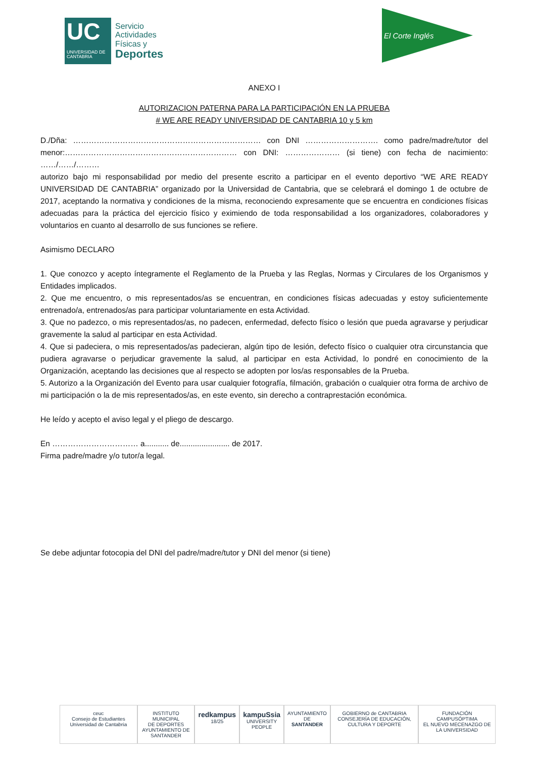UC
UNIVERSIDAD DE CANTABRIA
Servicio
Actividades
Físicas y
Deportes
El Corte Inglés
ANEXO I
AUTORIZACION PATERNA PARA LA PARTICIPACIÓN EN LA PRUEBA
# WE ARE READY UNIVERSIDAD DE CANTABRIA 10 y 5 km
D./Dña: ……………………………………………………………… con DNI ………………………. como padre/madre/tutor del menor:………………………………………………………… con DNI: ………………… (si tiene) con fecha de nacimiento: ……/……/………
autorizo bajo mi responsabilidad por medio del presente escrito a participar en el evento deportivo “WE ARE READY UNIVERSIDAD DE CANTABRIA” organizado por la Universidad de Cantabria, que se celebrará el domingo 1 de octubre de 2017, aceptando la normativa y condiciones de la misma, reconociendo expresamente que se encuentra en condiciones físicas adecuadas para la práctica del ejercicio físico y eximiendo de toda responsabilidad a los organizadores, colaboradores y voluntarios en cuanto al desarrollo de sus funciones se refiere.
Asimismo DECLARO
1. Que conozco y acepto íntegramente el Reglamento de la Prueba y las Reglas, Normas y Circulares de los Organismos y Entidades implicados.
2. Que me encuentro, o mis representados/as se encuentran, en condiciones físicas adecuadas y estoy suficientemente entrenado/a, entrenados/as para participar voluntariamente en esta Actividad.
3. Que no padezco, o mis representados/as, no padecen, enfermedad, defecto físico o lesión que pueda agravarse y perjudicar gravemente la salud al participar en esta Actividad.
4. Que si padeciera, o mis representados/as padecieran, algún tipo de lesión, defecto físico o cualquier otra circunstancia que pudiera agravarse o perjudicar gravemente la salud, al participar en esta Actividad, lo pondré en conocimiento de la Organización, aceptando las decisiones que al respecto se adopten por los/as responsables de la Prueba.
5. Autorizo a la Organización del Evento para usar cualquier fotografía, filmación, grabación o cualquier otra forma de archivo de mi participación o la de mis representados/as, en este evento, sin derecho a contraprestación económica.
He leído y acepto el aviso legal y el pliego de descargo.
En …………………………… a........... de....................... de 2017.
Firma padre/madre y/o tutor/a legal.
Se debe adjuntar fotocopia del DNI del padre/madre/tutor y DNI del menor (si tiene)
ceuc
Consejo de Estudiantes Universidad de Cantabria
INSTITUTO MUNICIPAL
DE DEPORTES
AYUNTAMIENTO DE SANTANDER
redkampus 18/25
kampuSsia
UNIVERSITY PEOPLE
AYUNTAMIENTO DE
SANTANDER
GOBIERNO de CANTABRIA
CONSEJERÍA DE EDUCACIÓN, CULTURA Y DEPORTE
FUNDACIÓN
CAMPUSÓPTIMA
EL NUEVO MECENAZGO DE LA UNIVERSIDAD